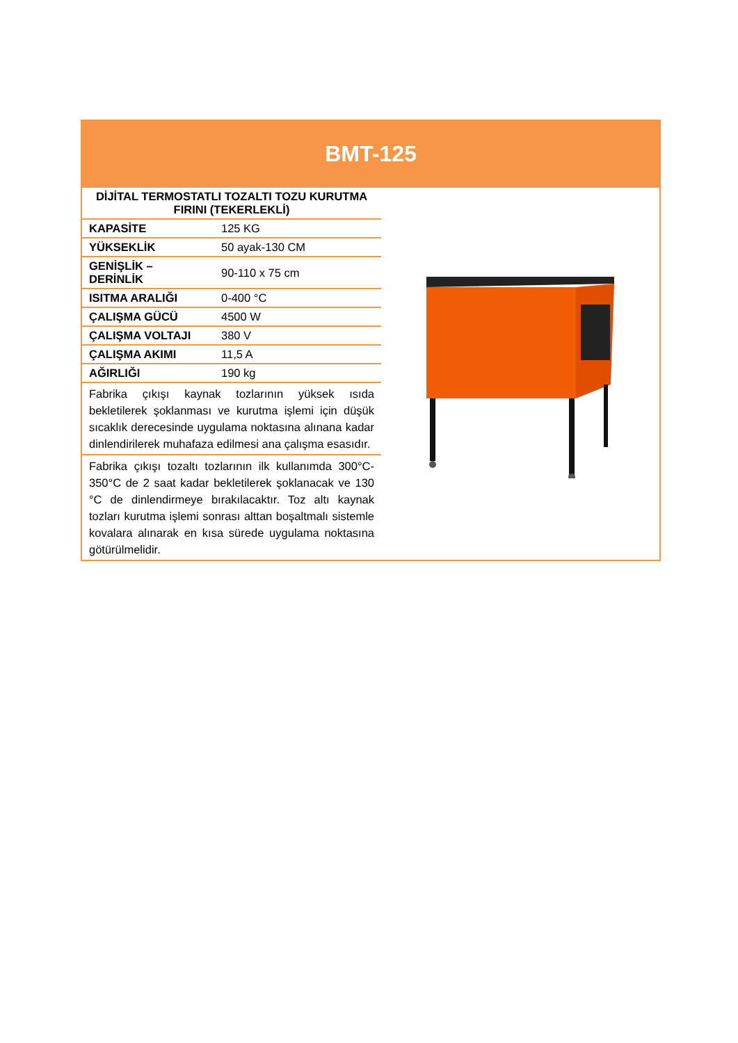BMT-125
| DİJİTAL TERMOSTATLI TOZALTI TOZU KURUTMA FIRINI (TEKERLEKLİ) | |
| KAPASİTE | 125 KG |
| YÜKSEKLİK | 50 ayak-130 CM |
| GENİŞLİK – DERİNLİK | 90-110 x 75 cm |
| ISITMA ARALIĞI | 0-400 °C |
| ÇALIŞMA GÜCÜ | 4500 W |
| ÇALIŞMA VOLTAJI | 380 V |
| ÇALIŞMA AKIMI | 11,5 A |
| AĞIRLIĞI | 190 kg |
| Fabrika çıkışı kaynak tozlarının yüksek ısıda bekletilerek şoklanması ve kurutma işlemi için düşük sıcaklık derecesinde uygulama noktasına alınana kadar dinlendirilerek muhafaza edilmesi ana çalışma esasıdır. | |
| Fabrika çıkışı tozaltı tozlarının ilk kullanımda 300°C-350°C de 2 saat kadar bekletilerek şoklanacak ve 130 °C de dinlendirmeye bırakılacaktır. Toz altı kaynak tozları kurutma işlemi sonrası alttan boşaltmalı sistemle kovalara alınarak en kısa sürede uygulama noktasına götürülmelidir. | |